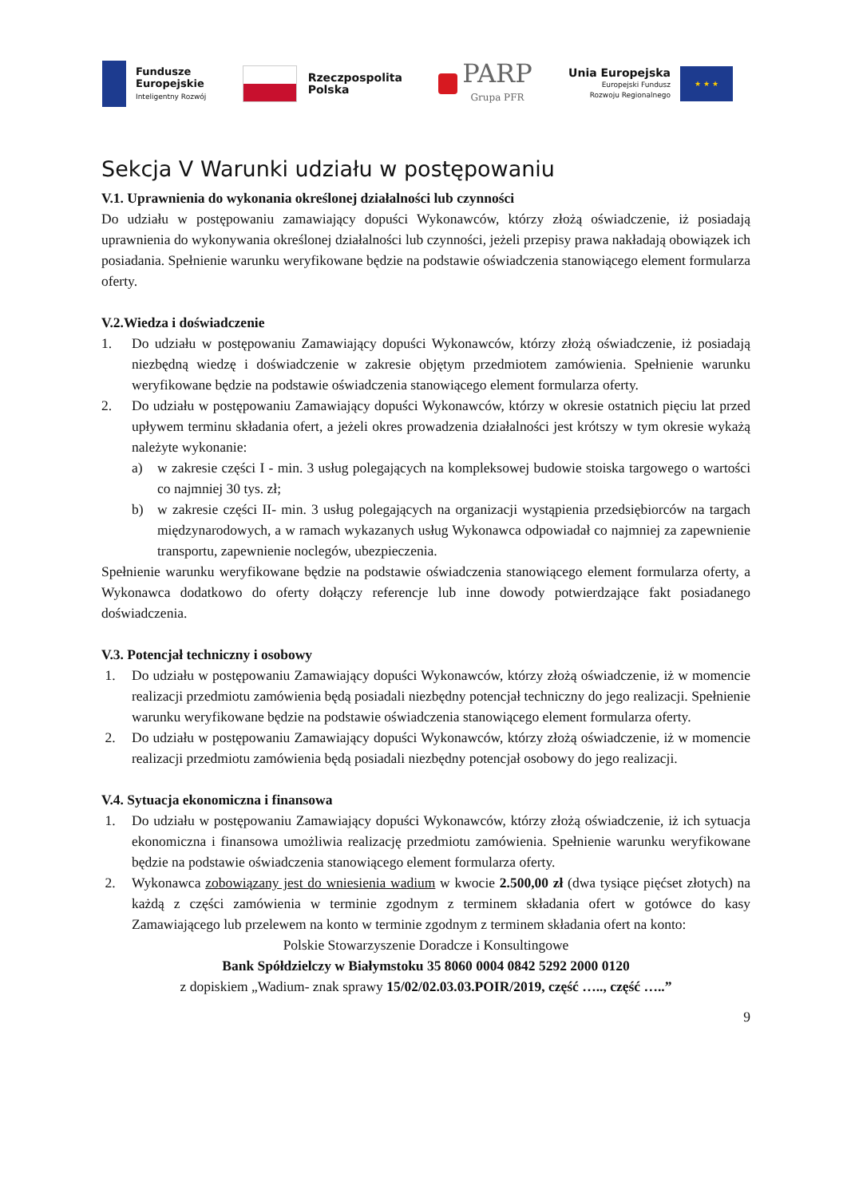Fundusze
Europejskie
Inteligentny Rozwój
Rzeczpospolita
Polska
PARP
Grupa PFR
Unia Europejska
Europejski Fundusz
Rozwoju Regionalnego
★ ★ ★
Sekcja V Warunki udziału w postępowaniu
V.1. Uprawnienia do wykonania określonej działalności lub czynności
Do udziału w postępowaniu zamawiający dopuści Wykonawców, którzy złożą oświadczenie, iż posiadają uprawnienia do wykonywania określonej działalności lub czynności, jeżeli przepisy prawa nakładają obowiązek ich posiadania. Spełnienie warunku weryfikowane będzie na podstawie oświadczenia stanowiącego element formularza oferty.
V.2.Wiedza i doświadczenie
1. Do udziału w postępowaniu Zamawiający dopuści Wykonawców, którzy złożą oświadczenie, iż posiadają niezbędną wiedzę i doświadczenie w zakresie objętym przedmiotem zamówienia. Spełnienie warunku weryfikowane będzie na podstawie oświadczenia stanowiącego element formularza oferty.
2. Do udziału w postępowaniu Zamawiający dopuści Wykonawców, którzy w okresie ostatnich pięciu lat przed upływem terminu składania ofert, a jeżeli okres prowadzenia działalności jest krótszy w tym okresie wykażą należyte wykonanie:
a) w zakresie części I - min. 3 usług polegających na kompleksowej budowie stoiska targowego o wartości co najmniej 30 tys. zł;
b) w zakresie części II- min. 3 usług polegających na organizacji wystąpienia przedsiębiorców na targach międzynarodowych, a w ramach wykazanych usług Wykonawca odpowiadał co najmniej za zapewnienie transportu, zapewnienie noclegów, ubezpieczenia.
Spełnienie warunku weryfikowane będzie na podstawie oświadczenia stanowiącego element formularza oferty, a Wykonawca dodatkowo do oferty dołączy referencje lub inne dowody potwierdzające fakt posiadanego doświadczenia.
V.3. Potencjał techniczny i osobowy
1. Do udziału w postępowaniu Zamawiający dopuści Wykonawców, którzy złożą oświadczenie, iż w momencie realizacji przedmiotu zamówienia będą posiadali niezbędny potencjał techniczny do jego realizacji. Spełnienie warunku weryfikowane będzie na podstawie oświadczenia stanowiącego element formularza oferty.
2. Do udziału w postępowaniu Zamawiający dopuści Wykonawców, którzy złożą oświadczenie, iż w momencie realizacji przedmiotu zamówienia będą posiadali niezbędny potencjał osobowy do jego realizacji.
V.4. Sytuacja ekonomiczna i finansowa
1. Do udziału w postępowaniu Zamawiający dopuści Wykonawców, którzy złożą oświadczenie, iż ich sytuacja ekonomiczna i finansowa umożliwia realizację przedmiotu zamówienia. Spełnienie warunku weryfikowane będzie na podstawie oświadczenia stanowiącego element formularza oferty.
2. Wykonawca zobowiązany jest do wniesienia wadium w kwocie 2.500,00 zł (dwa tysiące pięćset złotych) na każdą z części zamówienia w terminie zgodnym z terminem składania ofert w gotówce do kasy Zamawiającego lub przelewem na konto w terminie zgodnym z terminem składania ofert na konto:
Polskie Stowarzyszenie Doradcze i Konsultingowe
Bank Spółdzielczy w Białymstoku 35 8060 0004 0842 5292 2000 0120
z dopiskiem „Wadium- znak sprawy 15/02/02.03.03.POIR/2019, część ….., część …..”
9